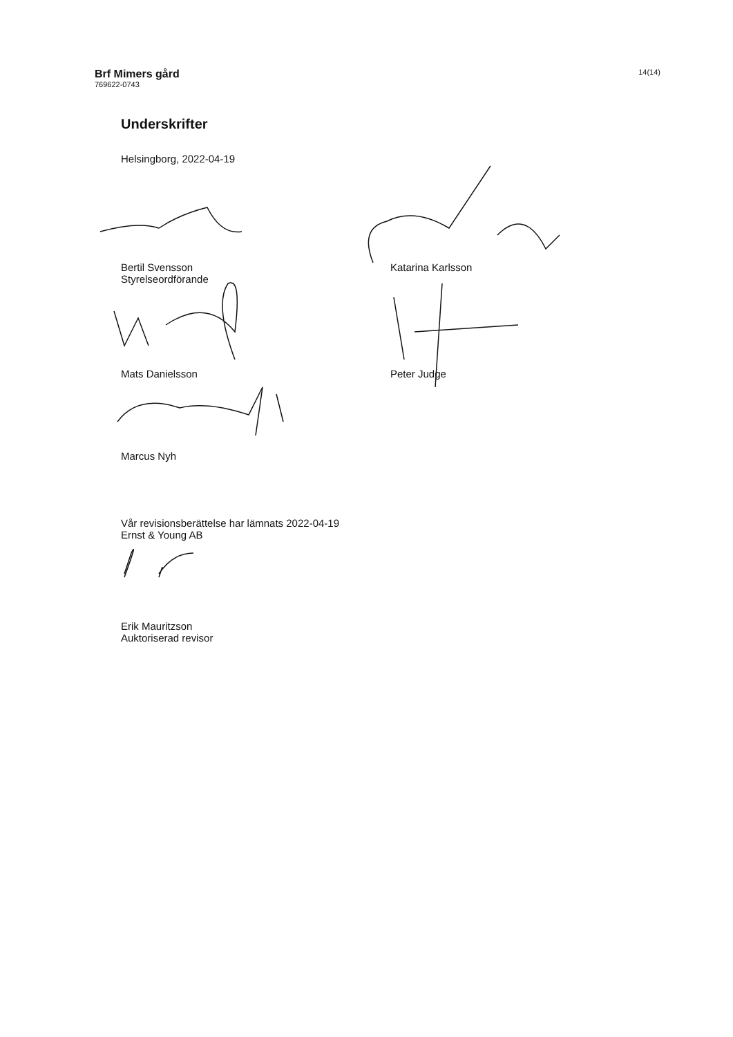Brf Mimers gård
769622-0743
14(14)
Underskrifter
Helsingborg, 2022-04-19
Bertil Svensson
Styrelseordförande
Katarina Karlsson
Mats Danielsson Peter Judge
Marcus Nyh
Vår revisionsberättelse har lämnats 2022-04-19
Ernst & Young AB
Erik Mauritzson
Auktoriserad revisor